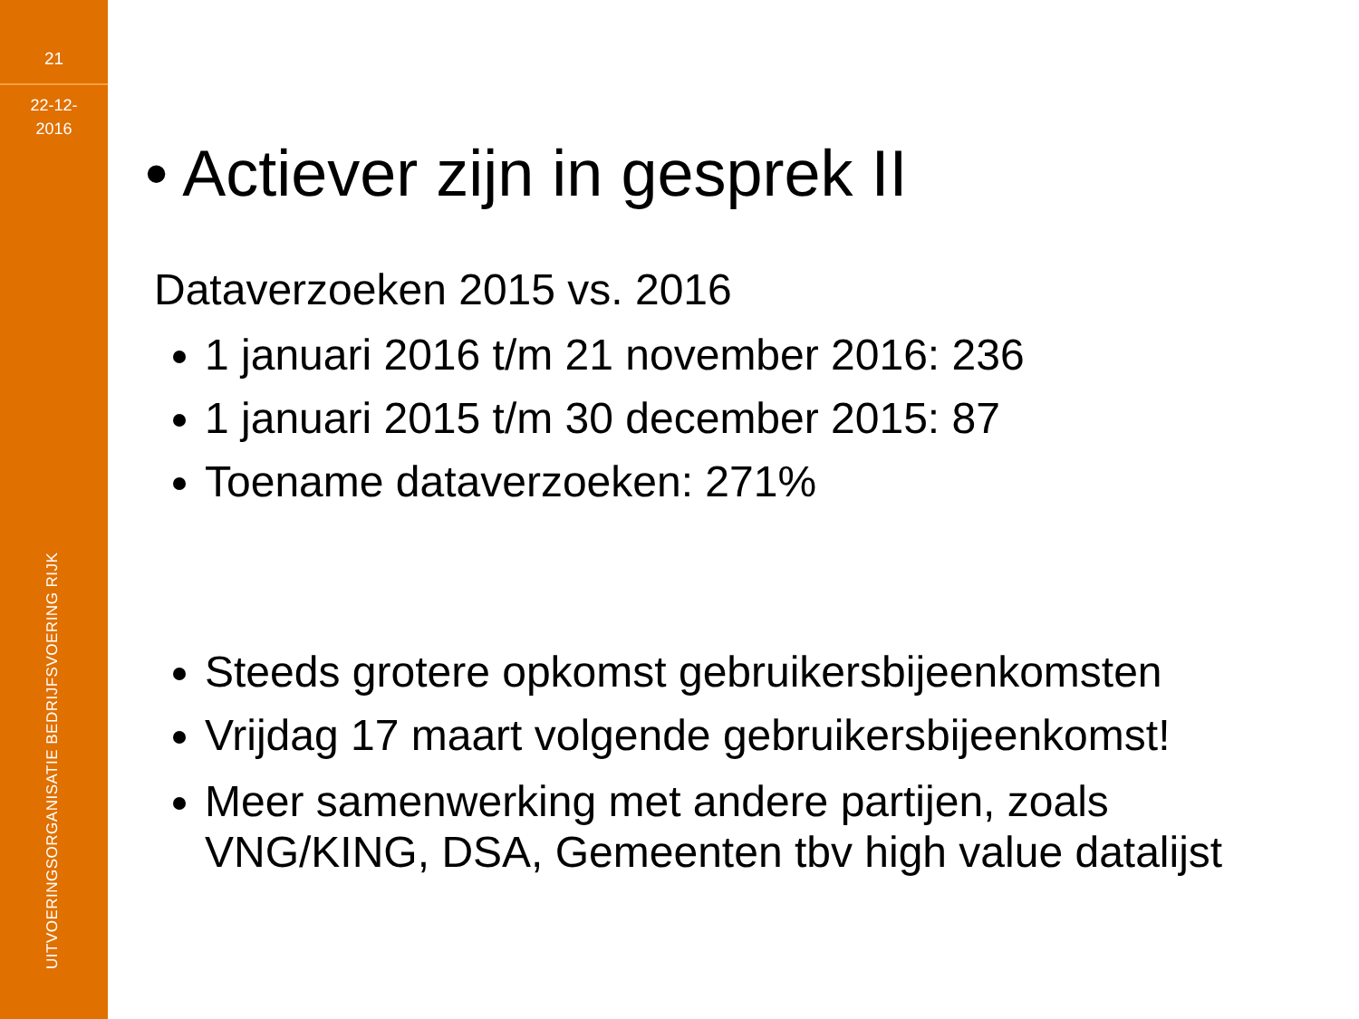21
22-12-
2016
UITVOERINGSORGANISATIE BEDRIJFSVOERING RIJK
• Actiever zijn in gesprek II
Dataverzoeken 2015 vs. 2016
1 januari 2016 t/m 21 november 2016: 236
1 januari 2015 t/m 30 december 2015: 87
Toename dataverzoeken: 271%
Steeds grotere opkomst gebruikersbijeenkomsten
Vrijdag 17 maart volgende gebruikersbijeenkomst!
Meer samenwerking met andere partijen, zoals VNG/KING, DSA, Gemeenten tbv high value datalijst